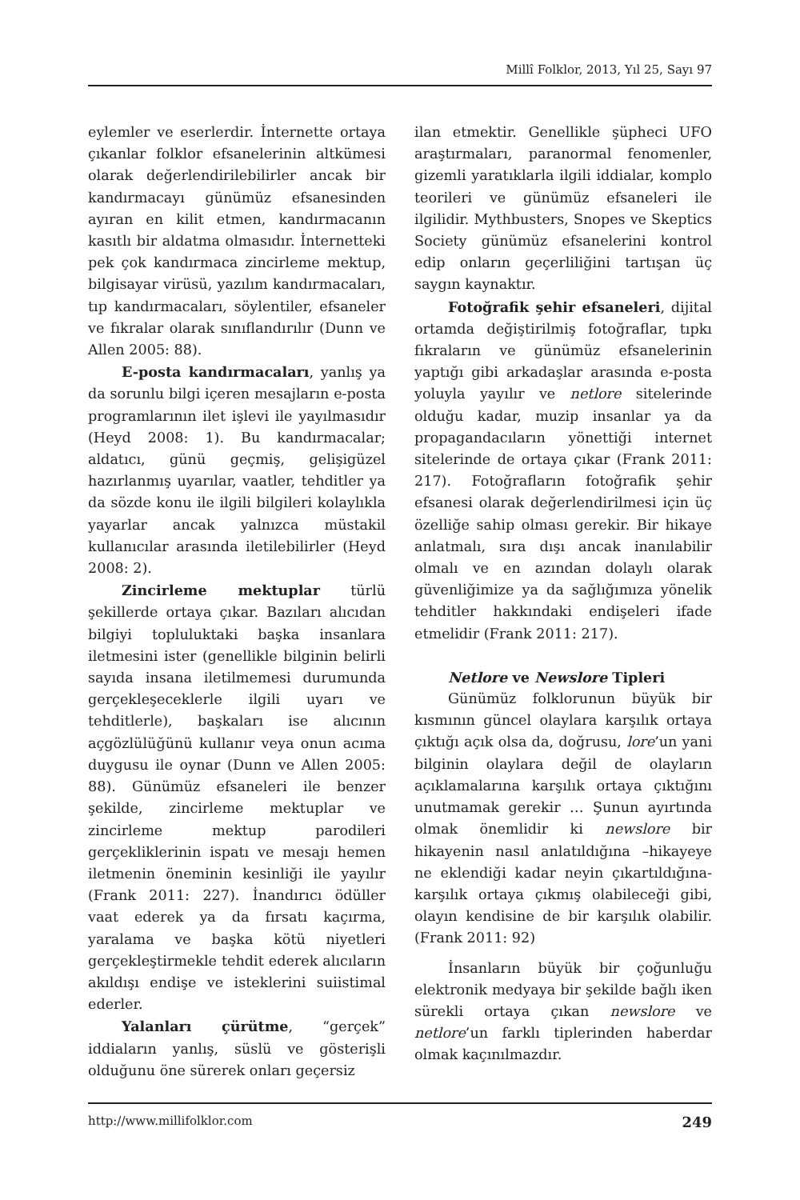Millî Folklor, 2013, Yıl 25, Sayı 97
eylemler ve eserlerdir. İnternette ortaya çıkanlar folklor efsanelerinin altkümesi olarak değerlendirilebilirler ancak bir kandırmacayı günümüz efsanesinden ayıran en kilit etmen, kandırmacanın kasıtlı bir aldatma olmasıdır. İnternetteki pek çok kandırmaca zincirleme mektup, bilgisayar virüsü, yazılım kandırmacaları, tıp kandırmacaları, söylentiler, efsaneler ve fıkralar olarak sınıflandırılır (Dunn ve Allen 2005: 88).
E-posta kandırmacaları, yanlış ya da sorunlu bilgi içeren mesajların e-posta programlarının ilet işlevi ile yayılmasıdır (Heyd 2008: 1). Bu kandırmacalar; aldatıcı, günü geçmiş, gelişigüzel hazırlanmış uyarılar, vaatler, tehditler ya da sözde konu ile ilgili bilgileri kolaylıkla yayarlar ancak yalnızca müstakil kullanıcılar arasında iletilebilirler (Heyd 2008: 2).
Zincirleme mektuplar türlü şekillerde ortaya çıkar. Bazıları alıcıdan bilgiyi topluluktaki başka insanlara iletmesini ister (genellikle bilginin belirli sayıda insana iletilmemesi durumunda gerçekleşeceklerle ilgili uyarı ve tehditlerle), başkaları ise alıcının açgözlülüğünü kullanır veya onun acıma duygusu ile oynar (Dunn ve Allen 2005: 88). Günümüz efsaneleri ile benzer şekilde, zincirleme mektuplar ve zincirleme mektup parodileri gerçekliklerinin ispatı ve mesajı hemen iletmenin öneminin kesinliği ile yayılır (Frank 2011: 227). İnandırıcı ödüller vaat ederek ya da fırsatı kaçırma, yaralama ve başka kötü niyetleri gerçekleştirmekle tehdit ederek alıcıların akıldışı endişe ve isteklerini suiistimal ederler.
Yalanları çürütme, “gerçek” iddiaların yanlış, süslü ve gösterişli olduğunu öne sürerek onları geçersiz
ilan etmektir. Genellikle şüpheci UFO araştırmaları, paranormal fenomenler, gizemli yaratıklarla ilgili iddialar, komplo teorileri ve günümüz efsaneleri ile ilgilidir. Mythbusters, Snopes ve Skeptics Society günümüz efsanelerini kontrol edip onların geçerliliğini tartışan üç saygın kaynaktır.
Fotoğrafik şehir efsaneleri, dijital ortamda değiştirilmiş fotoğraflar, tıpkı fıkraların ve günümüz efsanelerinin yaptığı gibi arkadaşlar arasında e-posta yoluyla yayılır ve netlore sitelerinde olduğu kadar, muzip insanlar ya da propagandacıların yönettiği internet sitelerinde de ortaya çıkar (Frank 2011: 217). Fotoğrafların fotoğrafik şehir efsanesi olarak değerlendirilmesi için üç özelliğe sahip olması gerekir. Bir hikaye anlatmalı, sıra dışı ancak inanılabilir olmalı ve en azından dolaylı olarak güvenliğimize ya da sağlığımıza yönelik tehditler hakkındaki endişeleri ifade etmelidir (Frank 2011: 217).
Netlore ve Newslore Tipleri
Günümüz folklorunun büyük bir kısmının güncel olaylara karşılık ortaya çıktığı açık olsa da, doğrusu, lore’un yani bilginin olaylara değil de olayların açıklamalarına karşılık ortaya çıktığını unutmamak gerekir … Şunun ayırtında olmak önemlidir ki newslore bir hikayenin nasıl anlatıldığına –hikayeye ne eklendiği kadar neyin çıkartıldığına- karşılık ortaya çıkmış olabileceği gibi, olayın kendisine de bir karşılık olabilir. (Frank 2011: 92)
İnsanların büyük bir çoğunluğu elektronik medyaya bir şekilde bağlı iken sürekli ortaya çıkan newslore ve netlore’un farklı tiplerinden haberdar olmak kaçınılmazdır.
http://www.millifolklor.com 249